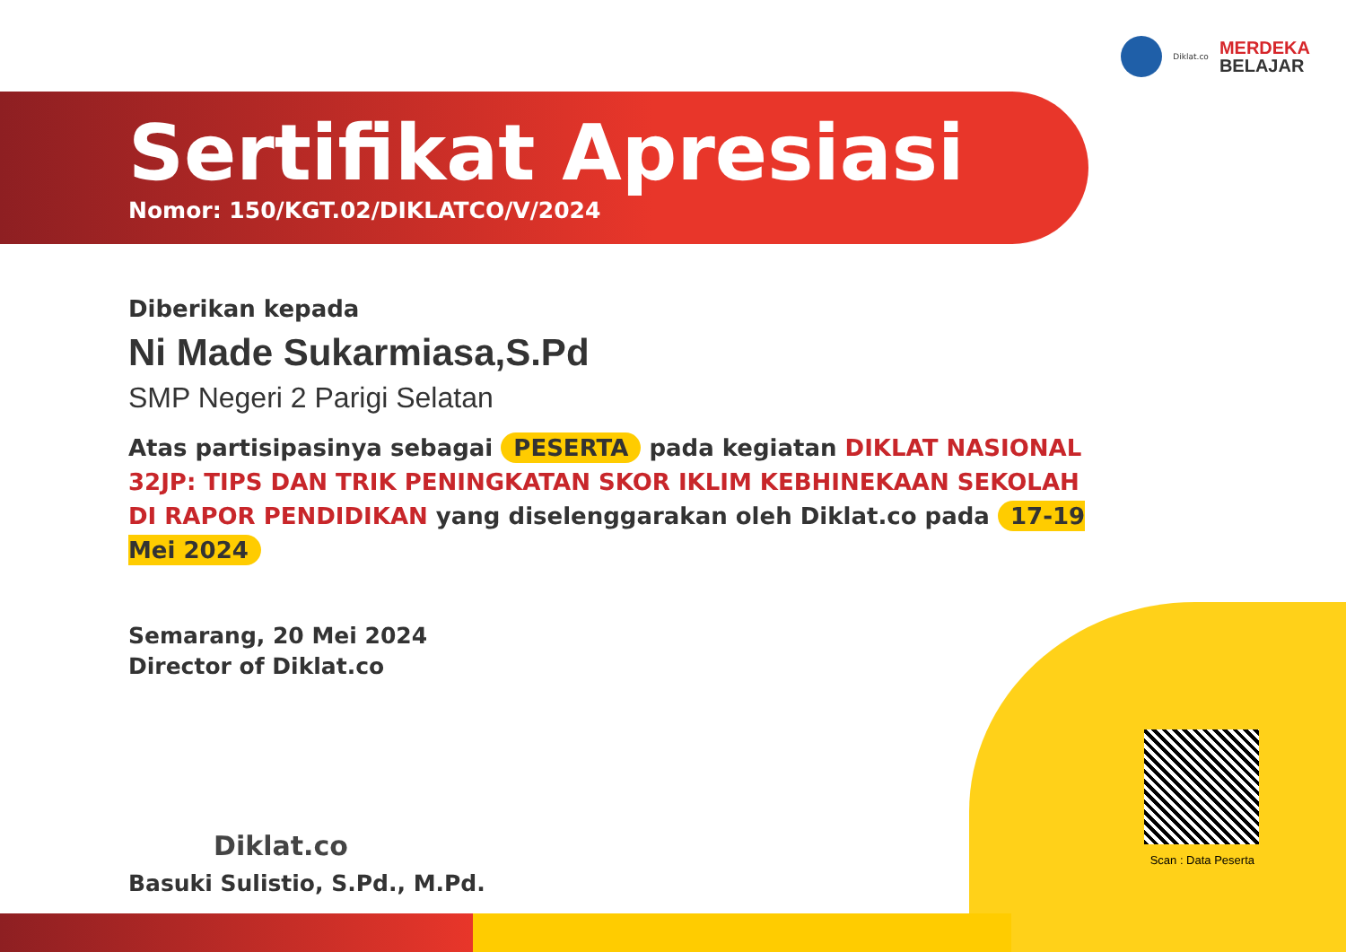Diklat.co
MERDEKA
BELAJAR
Scan : Data Peserta
Sertifikat Apresiasi
Nomor: 150/KGT.02/DIKLATCO/V/2024
Diberikan kepada
Ni Made Sukarmiasa,S.Pd
SMP Negeri 2 Parigi Selatan
Atas partisipasinya sebagai PESERTA pada kegiatan DIKLAT NASIONAL 32JP: TIPS DAN TRIK PENINGKATAN SKOR IKLIM KEBHINEKAAN SEKOLAH DI RAPOR PENDIDIKAN yang diselenggarakan oleh Diklat.co pada 17-19 Mei 2024
Semarang, 20 Mei 2024
Director of Diklat.co
Diklat.co
Basuki Sulistio, S.Pd., M.Pd.